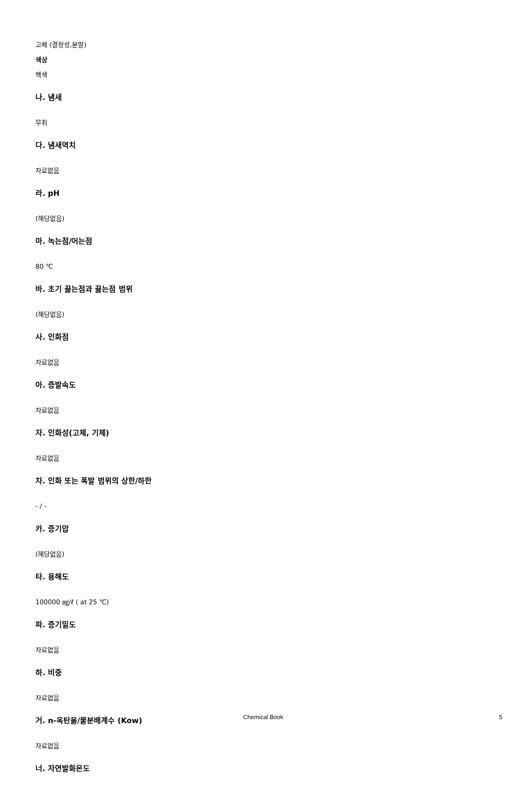고체 (결정성,분말)
색상
백색
나. 냄새
무취
다. 냄새역치
자료없음
라. pH
(해당없음)
마. 녹는점/어는점
80 ℃
바. 초기 끓는점과 끓는점 범위
(해당없음)
사. 인화점
자료없음
아. 증발속도
자료없음
자. 인화성(고체, 기체)
자료없음
차. 인화 또는 폭발 범위의 상한/하한
- / -
카. 증기압
(해당없음)
타. 용해도
100000 ㎎/ℓ ( at 25 ℃)
파. 증기밀도
자료없음
하. 비중
자료없음
거. n-옥탄올/물분배계수 (Kow)
자료없음
너. 자연발화온도
Chemical Book 5